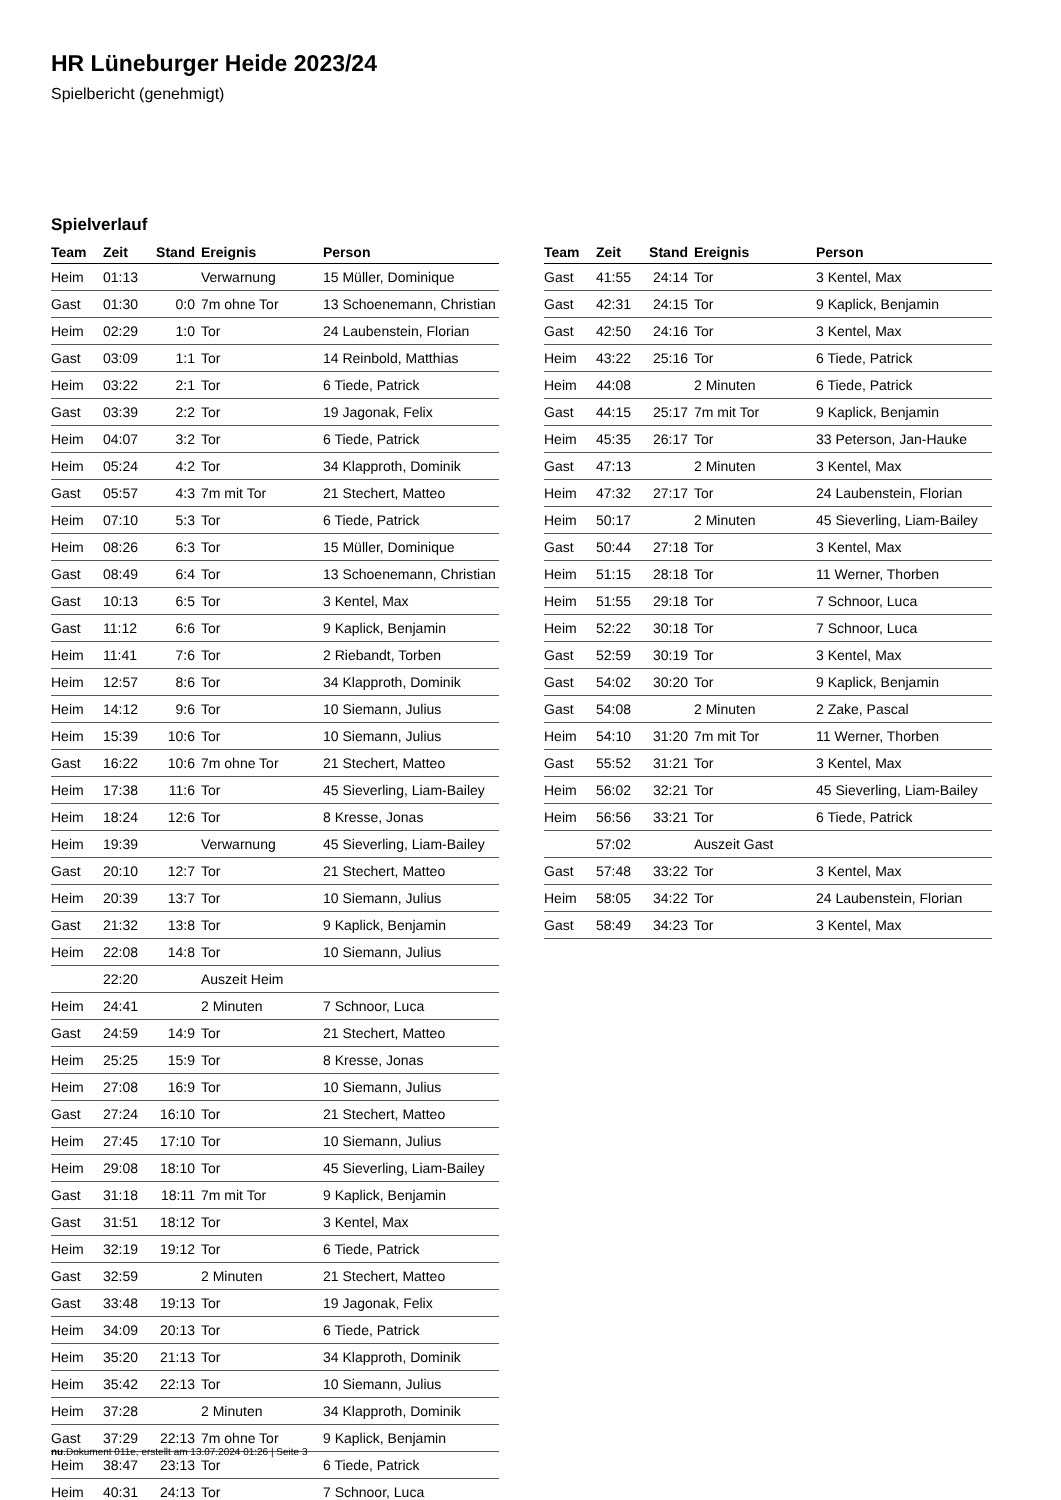HR Lüneburger Heide 2023/24
Spielbericht (genehmigt)
Spielverlauf
| Team | Zeit | Stand | Ereignis | Person |
| --- | --- | --- | --- | --- |
| Heim | 01:13 | | Verwarnung | 15 Müller, Dominique |
| Gast | 01:30 | 0:0 | 7m ohne Tor | 13 Schoenemann, Christian |
| Heim | 02:29 | 1:0 | Tor | 24 Laubenstein, Florian |
| Gast | 03:09 | 1:1 | Tor | 14 Reinbold, Matthias |
| Heim | 03:22 | 2:1 | Tor | 6 Tiede, Patrick |
| Gast | 03:39 | 2:2 | Tor | 19 Jagonak, Felix |
| Heim | 04:07 | 3:2 | Tor | 6 Tiede, Patrick |
| Heim | 05:24 | 4:2 | Tor | 34 Klapproth, Dominik |
| Gast | 05:57 | 4:3 | 7m mit Tor | 21 Stechert, Matteo |
| Heim | 07:10 | 5:3 | Tor | 6 Tiede, Patrick |
| Heim | 08:26 | 6:3 | Tor | 15 Müller, Dominique |
| Gast | 08:49 | 6:4 | Tor | 13 Schoenemann, Christian |
| Gast | 10:13 | 6:5 | Tor | 3 Kentel, Max |
| Gast | 11:12 | 6:6 | Tor | 9 Kaplick, Benjamin |
| Heim | 11:41 | 7:6 | Tor | 2 Riebandt, Torben |
| Heim | 12:57 | 8:6 | Tor | 34 Klapproth, Dominik |
| Heim | 14:12 | 9:6 | Tor | 10 Siemann, Julius |
| Heim | 15:39 | 10:6 | Tor | 10 Siemann, Julius |
| Gast | 16:22 | 10:6 | 7m ohne Tor | 21 Stechert, Matteo |
| Heim | 17:38 | 11:6 | Tor | 45 Sieverling, Liam-Bailey |
| Heim | 18:24 | 12:6 | Tor | 8 Kresse, Jonas |
| Heim | 19:39 | | Verwarnung | 45 Sieverling, Liam-Bailey |
| Gast | 20:10 | 12:7 | Tor | 21 Stechert, Matteo |
| Heim | 20:39 | 13:7 | Tor | 10 Siemann, Julius |
| Gast | 21:32 | 13:8 | Tor | 9 Kaplick, Benjamin |
| Heim | 22:08 | 14:8 | Tor | 10 Siemann, Julius |
| | 22:20 | | Auszeit Heim | |
| Heim | 24:41 | | 2 Minuten | 7 Schnoor, Luca |
| Gast | 24:59 | 14:9 | Tor | 21 Stechert, Matteo |
| Heim | 25:25 | 15:9 | Tor | 8 Kresse, Jonas |
| Heim | 27:08 | 16:9 | Tor | 10 Siemann, Julius |
| Gast | 27:24 | 16:10 | Tor | 21 Stechert, Matteo |
| Heim | 27:45 | 17:10 | Tor | 10 Siemann, Julius |
| Heim | 29:08 | 18:10 | Tor | 45 Sieverling, Liam-Bailey |
| Gast | 31:18 | 18:11 | 7m mit Tor | 9 Kaplick, Benjamin |
| Gast | 31:51 | 18:12 | Tor | 3 Kentel, Max |
| Heim | 32:19 | 19:12 | Tor | 6 Tiede, Patrick |
| Gast | 32:59 | | 2 Minuten | 21 Stechert, Matteo |
| Gast | 33:48 | 19:13 | Tor | 19 Jagonak, Felix |
| Heim | 34:09 | 20:13 | Tor | 6 Tiede, Patrick |
| Heim | 35:20 | 21:13 | Tor | 34 Klapproth, Dominik |
| Heim | 35:42 | 22:13 | Tor | 10 Siemann, Julius |
| Heim | 37:28 | | 2 Minuten | 34 Klapproth, Dominik |
| Gast | 37:29 | 22:13 | 7m ohne Tor | 9 Kaplick, Benjamin |
| Heim | 38:47 | 23:13 | Tor | 6 Tiede, Patrick |
| Heim | 40:31 | 24:13 | Tor | 7 Schnoor, Luca |
| Team | Zeit | Stand | Ereignis | Person |
| --- | --- | --- | --- | --- |
| Gast | 41:55 | 24:14 | Tor | 3 Kentel, Max |
| Gast | 42:31 | 24:15 | Tor | 9 Kaplick, Benjamin |
| Gast | 42:50 | 24:16 | Tor | 3 Kentel, Max |
| Heim | 43:22 | 25:16 | Tor | 6 Tiede, Patrick |
| Heim | 44:08 | | 2 Minuten | 6 Tiede, Patrick |
| Gast | 44:15 | 25:17 | 7m mit Tor | 9 Kaplick, Benjamin |
| Heim | 45:35 | 26:17 | Tor | 33 Peterson, Jan-Hauke |
| Gast | 47:13 | | 2 Minuten | 3 Kentel, Max |
| Heim | 47:32 | 27:17 | Tor | 24 Laubenstein, Florian |
| Heim | 50:17 | | 2 Minuten | 45 Sieverling, Liam-Bailey |
| Gast | 50:44 | 27:18 | Tor | 3 Kentel, Max |
| Heim | 51:15 | 28:18 | Tor | 11 Werner, Thorben |
| Heim | 51:55 | 29:18 | Tor | 7 Schnoor, Luca |
| Heim | 52:22 | 30:18 | Tor | 7 Schnoor, Luca |
| Gast | 52:59 | 30:19 | Tor | 3 Kentel, Max |
| Gast | 54:02 | 30:20 | Tor | 9 Kaplick, Benjamin |
| Gast | 54:08 | | 2 Minuten | 2 Zake, Pascal |
| Heim | 54:10 | 31:20 | 7m mit Tor | 11 Werner, Thorben |
| Gast | 55:52 | 31:21 | Tor | 3 Kentel, Max |
| Heim | 56:02 | 32:21 | Tor | 45 Sieverling, Liam-Bailey |
| Heim | 56:56 | 33:21 | Tor | 6 Tiede, Patrick |
| | 57:02 | | Auszeit Gast | |
| Gast | 57:48 | 33:22 | Tor | 3 Kentel, Max |
| Heim | 58:05 | 34:22 | Tor | 24 Laubenstein, Florian |
| Gast | 58:49 | 34:23 | Tor | 3 Kentel, Max |
nu.Dokument 011e, erstellt am 13.07.2024 01:26 | Seite 3